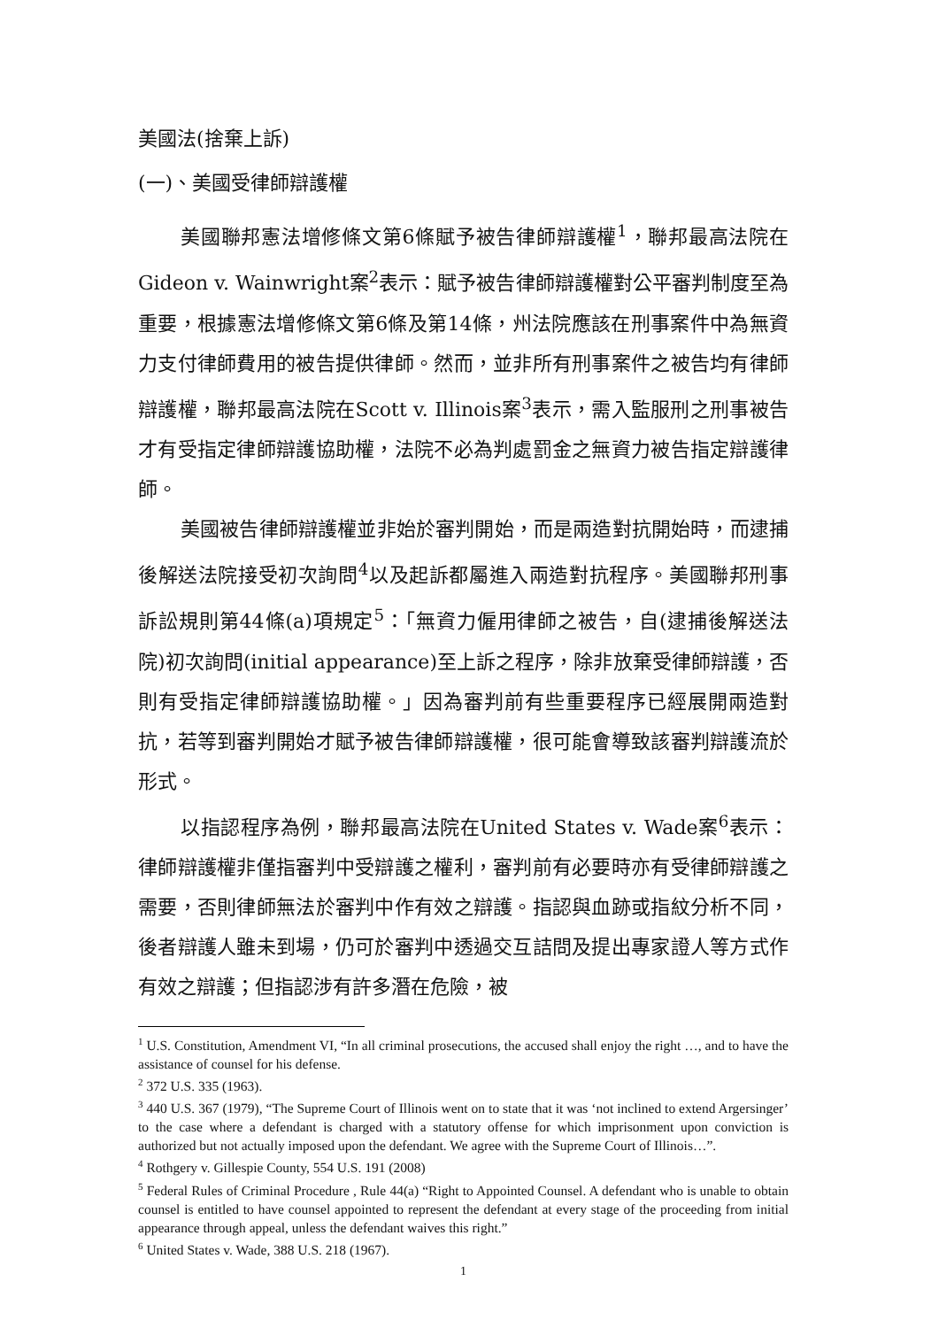美國法(捨棄上訴)
(一)、美國受律師辯護權
美國聯邦憲法增修條文第6條賦予被告律師辯護權<sup>1</sup>，聯邦最高法院在Gideon v. Wainwright案<sup>2</sup>表示：賦予被告律師辯護權對公平審判制度至為重要，根據憲法增修條文第6條及第14條，州法院應該在刑事案件中為無資力支付律師費用的被告提供律師。然而，並非所有刑事案件之被告均有律師辯護權，聯邦最高法院在Scott v. Illinois案<sup>3</sup>表示，需入監服刑之刑事被告才有受指定律師辯護協助權，法院不必為判處罰金之無資力被告指定辯護律師。
美國被告律師辯護權並非始於審判開始，而是兩造對抗開始時，而逮捕後解送法院接受初次詢問<sup>4</sup>以及起訴都屬進入兩造對抗程序。美國聯邦刑事訴訟規則第44條(a)項規定<sup>5</sup>：「無資力僱用律師之被告，自(逮捕後解送法院)初次詢問(initial appearance)至上訴之程序，除非放棄受律師辯護，否則有受指定律師辯護協助權。」因為審判前有些重要程序已經展開兩造對抗，若等到審判開始才賦予被告律師辯護權，很可能會導致該審判辯護流於形式。
以指認程序為例，聯邦最高法院在United States v. Wade案<sup>6</sup>表示：律師辯護權非僅指審判中受辯護之權利，審判前有必要時亦有受律師辯護之需要，否則律師無法於審判中作有效之辯護。指認與血跡或指紋分析不同，後者辯護人雖未到場，仍可於審判中透過交互詰問及提出專家證人等方式作有效之辯護；但指認涉有許多潛在危險，被
<sup>1</sup> U.S. Constitution, Amendment VI, “In all criminal prosecutions, the accused shall enjoy the right …, and to have the assistance of counsel for his defense.
<sup>2</sup> 372 U.S. 335 (1963).
<sup>3</sup> 440 U.S. 367 (1979), “The Supreme Court of Illinois went on to state that it was ‘not inclined to extend Argersinger’ to the case where a defendant is charged with a statutory offense for which imprisonment upon conviction is authorized but not actually imposed upon the defendant. We agree with the Supreme Court of Illinois…”.
<sup>4</sup> Rothgery v. Gillespie County, 554 U.S. 191 (2008)
<sup>5</sup> Federal Rules of Criminal Procedure , Rule 44(a) “Right to Appointed Counsel. A defendant who is unable to obtain counsel is entitled to have counsel appointed to represent the defendant at every stage of the proceeding from initial appearance through appeal, unless the defendant waives this right.”
<sup>6</sup> United States v. Wade, 388 U.S. 218 (1967).
1